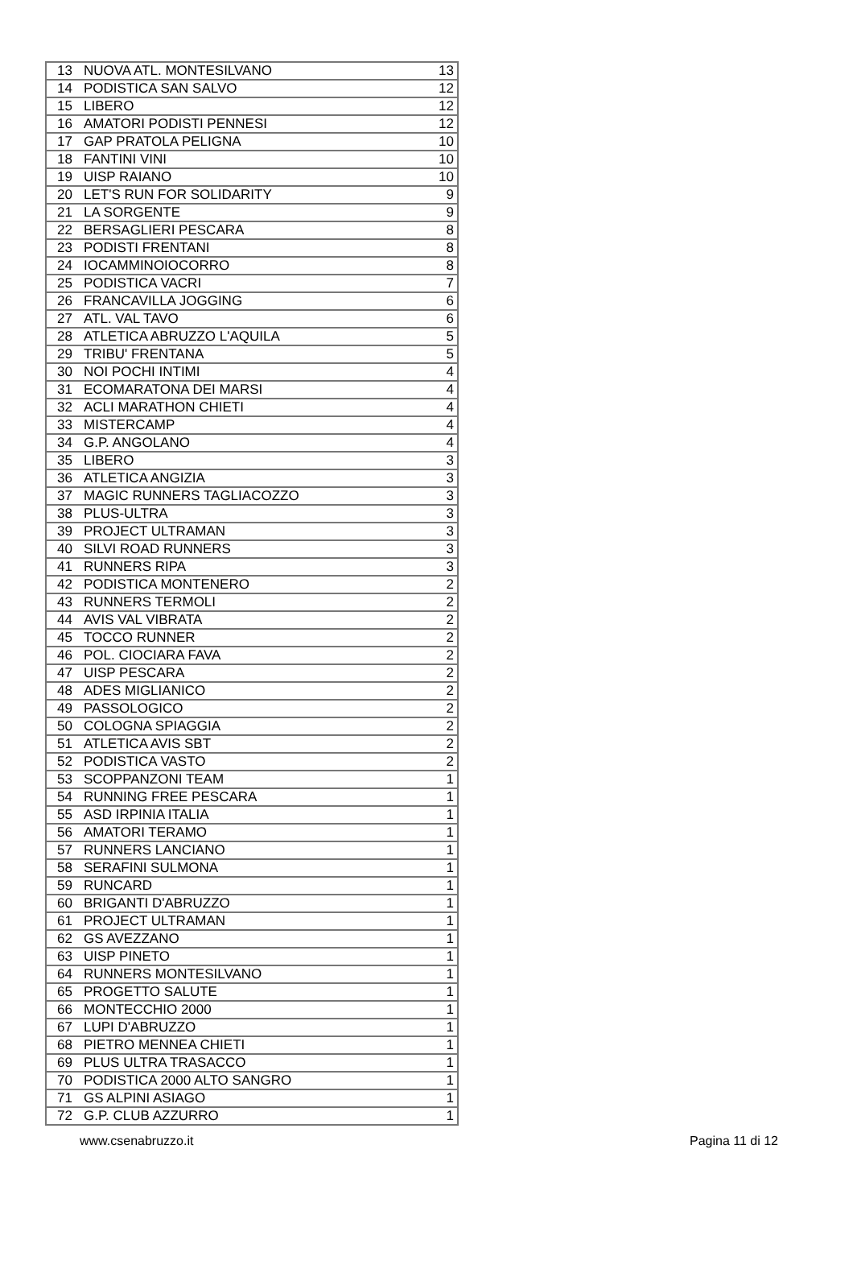| 13 | NUOVA ATL. MONTESILVANO | 13 |
| 14 | PODISTICA SAN SALVO | 12 |
| 15 | LIBERO | 12 |
| 16 | AMATORI PODISTI PENNESI | 12 |
| 17 | GAP PRATOLA PELIGNA | 10 |
| 18 | FANTINI VINI | 10 |
| 19 | UISP RAIANO | 10 |
| 20 | LET'S RUN FOR SOLIDARITY | 9 |
| 21 | LA SORGENTE | 9 |
| 22 | BERSAGLIERI PESCARA | 8 |
| 23 | PODISTI FRENTANI | 8 |
| 24 | IOCAMMINOIOCORRO | 8 |
| 25 | PODISTICA VACRI | 7 |
| 26 | FRANCAVILLA JOGGING | 6 |
| 27 | ATL. VAL TAVO | 6 |
| 28 | ATLETICA ABRUZZO L'AQUILA | 5 |
| 29 | TRIBU' FRENTANA | 5 |
| 30 | NOI POCHI INTIMI | 4 |
| 31 | ECOMARATONA DEI MARSI | 4 |
| 32 | ACLI MARATHON CHIETI | 4 |
| 33 | MISTERCAMP | 4 |
| 34 | G.P. ANGOLANO | 4 |
| 35 | LIBERO | 3 |
| 36 | ATLETICA ANGIZIA | 3 |
| 37 | MAGIC RUNNERS TAGLIACOZZO | 3 |
| 38 | PLUS-ULTRA | 3 |
| 39 | PROJECT ULTRAMAN | 3 |
| 40 | SILVI ROAD RUNNERS | 3 |
| 41 | RUNNERS RIPA | 3 |
| 42 | PODISTICA MONTENERO | 2 |
| 43 | RUNNERS TERMOLI | 2 |
| 44 | AVIS VAL VIBRATA | 2 |
| 45 | TOCCO RUNNER | 2 |
| 46 | POL. CIOCIARA FAVA | 2 |
| 47 | UISP PESCARA | 2 |
| 48 | ADES MIGLIANICO | 2 |
| 49 | PASSOLOGICO | 2 |
| 50 | COLOGNA SPIAGGIA | 2 |
| 51 | ATLETICA AVIS SBT | 2 |
| 52 | PODISTICA VASTO | 2 |
| 53 | SCOPPANZONI TEAM | 1 |
| 54 | RUNNING FREE PESCARA | 1 |
| 55 | ASD IRPINIA ITALIA | 1 |
| 56 | AMATORI TERAMO | 1 |
| 57 | RUNNERS LANCIANO | 1 |
| 58 | SERAFINI SULMONA | 1 |
| 59 | RUNCARD | 1 |
| 60 | BRIGANTI D'ABRUZZO | 1 |
| 61 | PROJECT ULTRAMAN | 1 |
| 62 | GS AVEZZANO | 1 |
| 63 | UISP PINETO | 1 |
| 64 | RUNNERS MONTESILVANO | 1 |
| 65 | PROGETTO SALUTE | 1 |
| 66 | MONTECCHIO 2000 | 1 |
| 67 | LUPI D'ABRUZZO | 1 |
| 68 | PIETRO MENNEA CHIETI | 1 |
| 69 | PLUS ULTRA TRASACCO | 1 |
| 70 | PODISTICA 2000 ALTO SANGRO | 1 |
| 71 | GS ALPINI ASIAGO | 1 |
| 72 | G.P. CLUB AZZURRO | 1 |
www.csenabruzzo.it Pagina 11 di 12